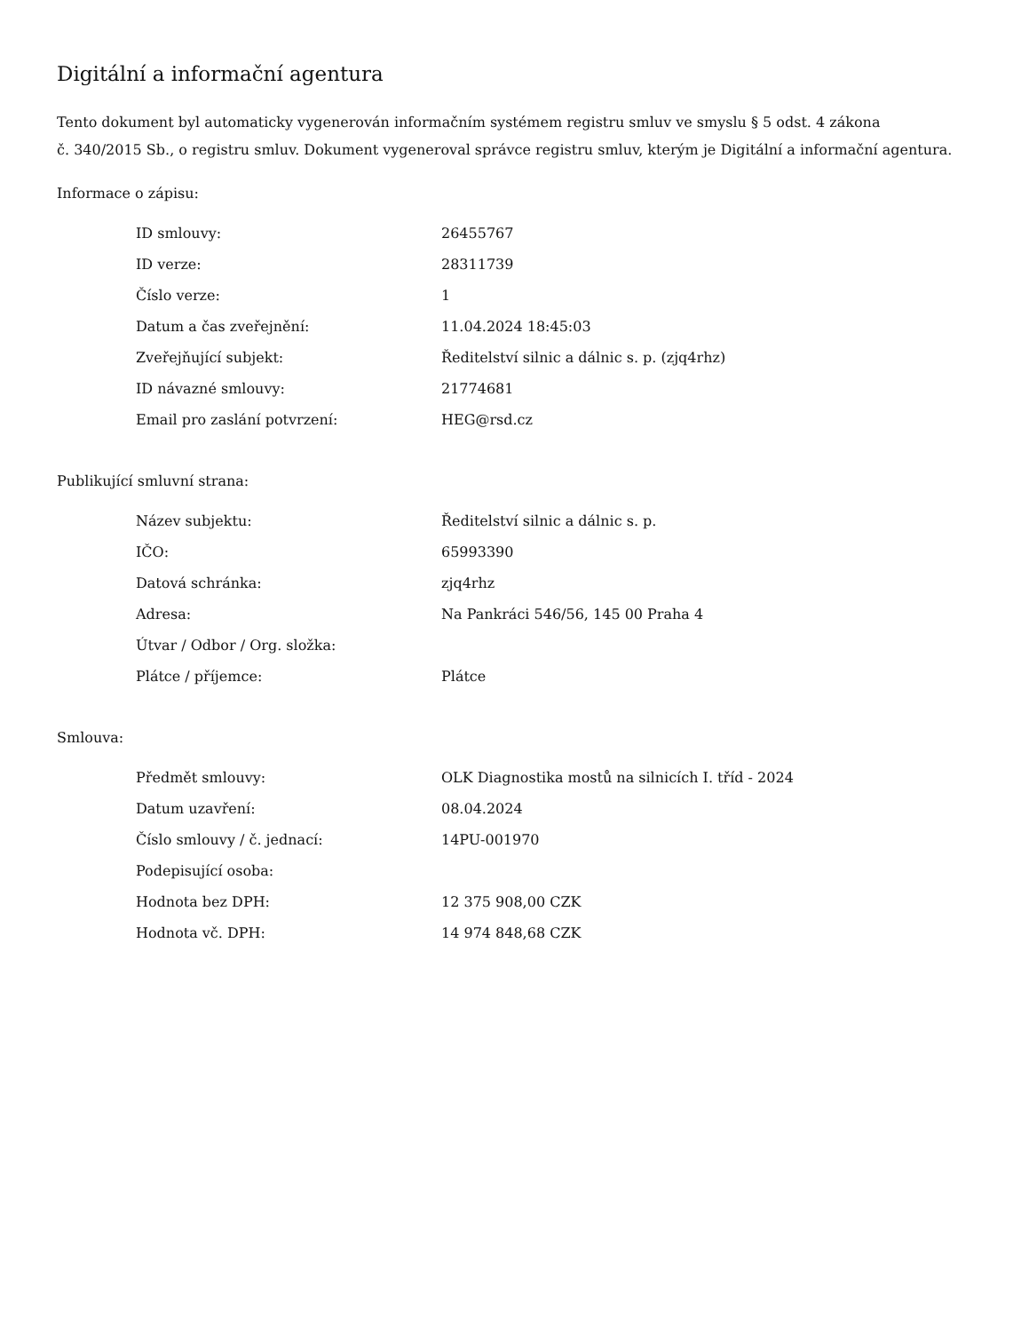Digitální a informační agentura
Tento dokument byl automaticky vygenerován informačním systémem registru smluv ve smyslu § 5 odst. 4 zákona
č. 340/2015 Sb., o registru smluv. Dokument vygeneroval správce registru smluv, kterým je Digitální a informační agentura.
Informace o zápisu:
| ID smlouvy: | 26455767 |
| ID verze: | 28311739 |
| Číslo verze: | 1 |
| Datum a čas zveřejnění: | 11.04.2024 18:45:03 |
| Zveřejňující subjekt: | Ředitelství silnic a dálnic s. p. (zjq4rhz) |
| ID návazné smlouvy: | 21774681 |
| Email pro zaslání potvrzení: | HEG@rsd.cz |
Publikující smluvní strana:
| Název subjektu: | Ředitelství silnic a dálnic s. p. |
| IČO: | 65993390 |
| Datová schránka: | zjq4rhz |
| Adresa: | Na Pankráci 546/56, 145 00 Praha 4 |
| Útvar / Odbor / Org. složka: | |
| Plátce / příjemce: | Plátce |
Smlouva:
| Předmět smlouvy: | OLK Diagnostika mostů na silnicích I. tříd - 2024 |
| Datum uzavření: | 08.04.2024 |
| Číslo smlouvy / č. jednací: | 14PU-001970 |
| Podepisující osoba: | |
| Hodnota bez DPH: | 12 375 908,00 CZK |
| Hodnota vč. DPH: | 14 974 848,68 CZK |